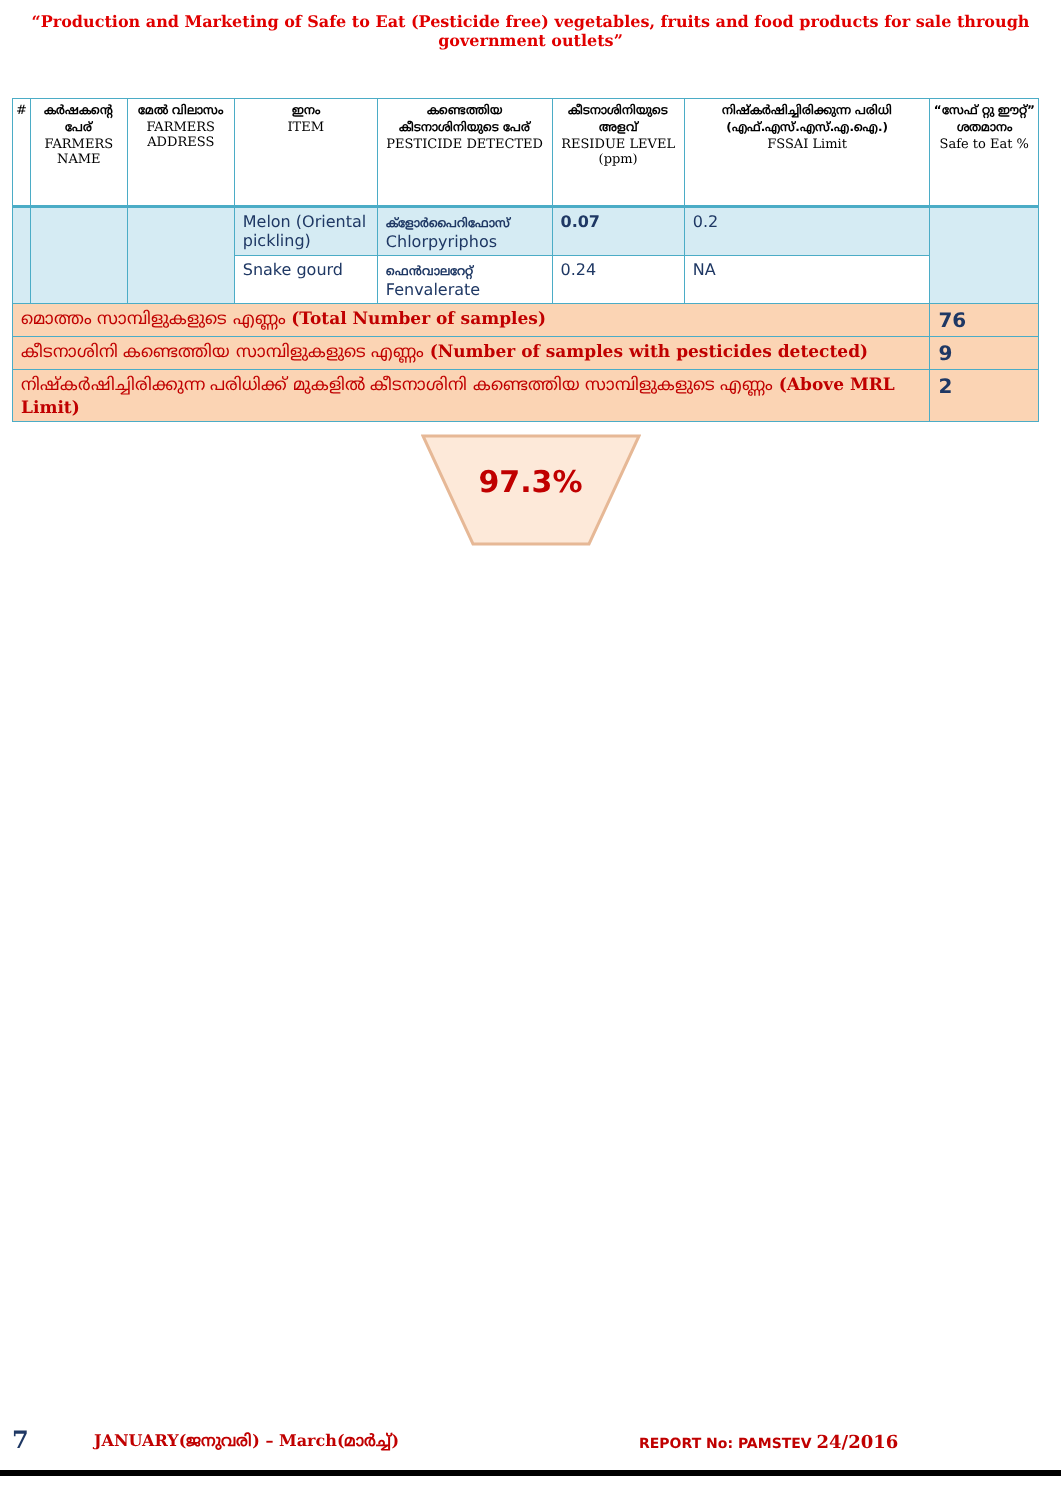“Production and Marketing of Safe to Eat (Pesticide free) vegetables, fruits and food products for sale through government outlets”
| # | കർഷകന്റെ പേര് FARMERS NAME | മേൽ വിലാസം FARMERS ADDRESS | ഇനം ITEM | കണ്ടെത്തിയ കീടനാശിനിയുടെ പേര് PESTICIDE DETECTED | കീടനാശിനിയുടെ അളവ് RESIDUE LEVEL (ppm) | നിഷ്കർഷിച്ചിരിക്കുന്ന പരിധി (എഫ്.എസ്.എസ്.എ.ഐ.) FSSAI Limit | “സേഫ് റ്റു ഈറ്റ്” ശതമാനം Safe to Eat % |
| --- | --- | --- | --- | --- | --- | --- | --- |
| | | | Melon (Oriental pickling) | ക്ളോർപൈറിഫോസ് Chlorpyriphos | 0.07 | 0.2 | |
| | | | Snake gourd | ഫെൻവാലറേറ്റ് Fenvalerate | 0.24 | NA | |
| മൊത്തം സാമ്പിളുകളുടെ എണ്ണം (Total Number of samples) | | | | | | | 76 |
| കീടനാശിനി കണ്ടെത്തിയ സാമ്പിളുകളുടെ എണ്ണം (Number of samples with pesticides detected) | | | | | | | 9 |
| നിഷ്കർഷിച്ചിരിക്കുന്ന പരിധിക്ക് മുകളിൽ കീടനാശിനി കണ്ടെത്തിയ സാമ്പിളുകളുടെ എണ്ണം (Above MRL Limit) | | | | | | | 2 |
97.3%
7 JANUARY(ജനുവരി) – March(മാർച്ച്) REPORT No: PAMSTEV 24/2016